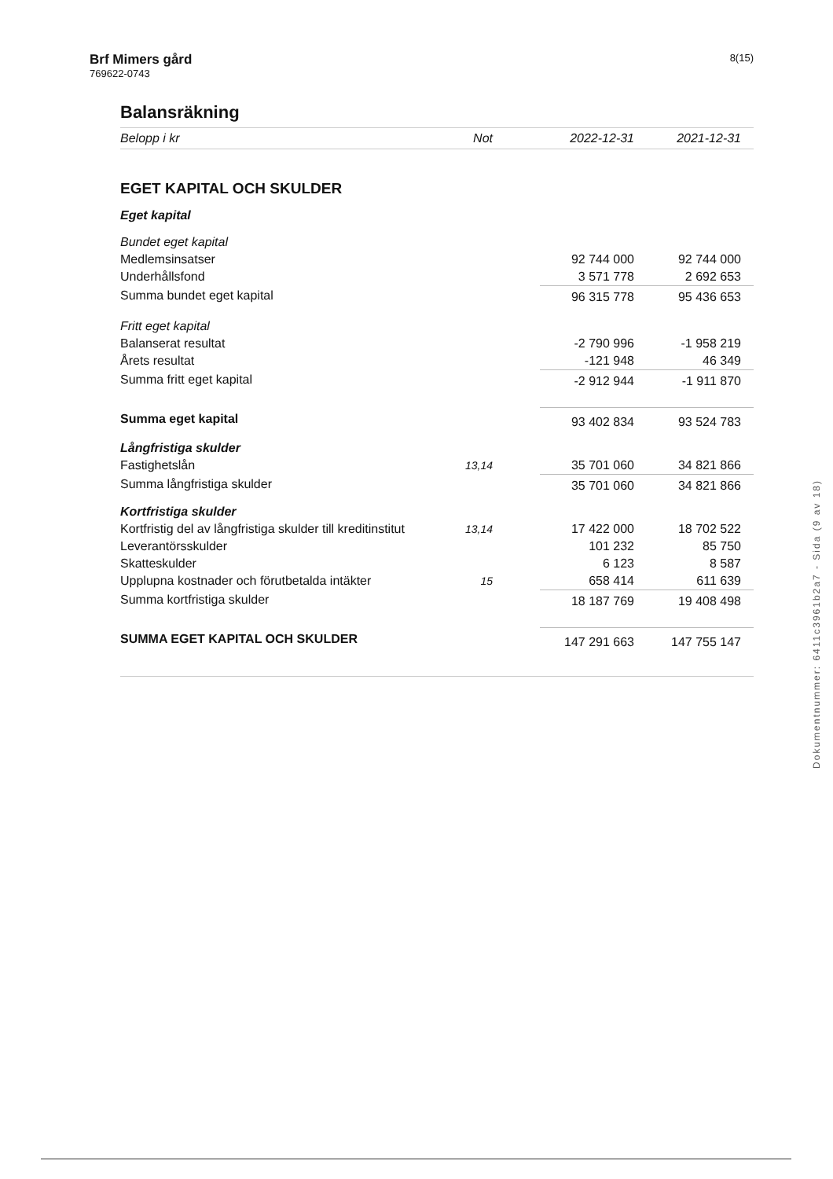Brf Mimers gård
769622-0743
8(15)
Balansräkning
| Belopp i kr | Not | | 2022-12-31 | 2021-12-31 |
| --- | --- | --- | --- | --- |
| EGET KAPITAL OCH SKULDER | | | | |
| Eget kapital | | | | |
| Bundet eget kapital | | | | |
| Medlemsinsatser | | | 92 744 000 | 92 744 000 |
| Underhållsfond | | | 3 571 778 | 2 692 653 |
| Summa bundet eget kapital | | | 96 315 778 | 95 436 653 |
| Fritt eget kapital | | | | |
| Balanserat resultat | | | -2 790 996 | -1 958 219 |
| Årets resultat | | | -121 948 | 46 349 |
| Summa fritt eget kapital | | | -2 912 944 | -1 911 870 |
| Summa eget kapital | | | 93 402 834 | 93 524 783 |
| Långfristiga skulder | | | | |
| Fastighetslån | 13,14 | | 35 701 060 | 34 821 866 |
| Summa långfristiga skulder | | | 35 701 060 | 34 821 866 |
| Kortfristiga skulder | | | | |
| Kortfristig del av långfristiga skulder till kreditinstitut | 13,14 | | 17 422 000 | 18 702 522 |
| Leverantörsskulder | | | 101 232 | 85 750 |
| Skatteskulder | | | 6 123 | 8 587 |
| Upplupna kostnader och förutbetalda intäkter | 15 | | 658 414 | 611 639 |
| Summa kortfristiga skulder | | | 18 187 769 | 19 408 498 |
| SUMMA EGET KAPITAL OCH SKULDER | | | 147 291 663 | 147 755 147 |
Dokumentnummer: 6411c3961b2a7 - Sida (9 av 18)